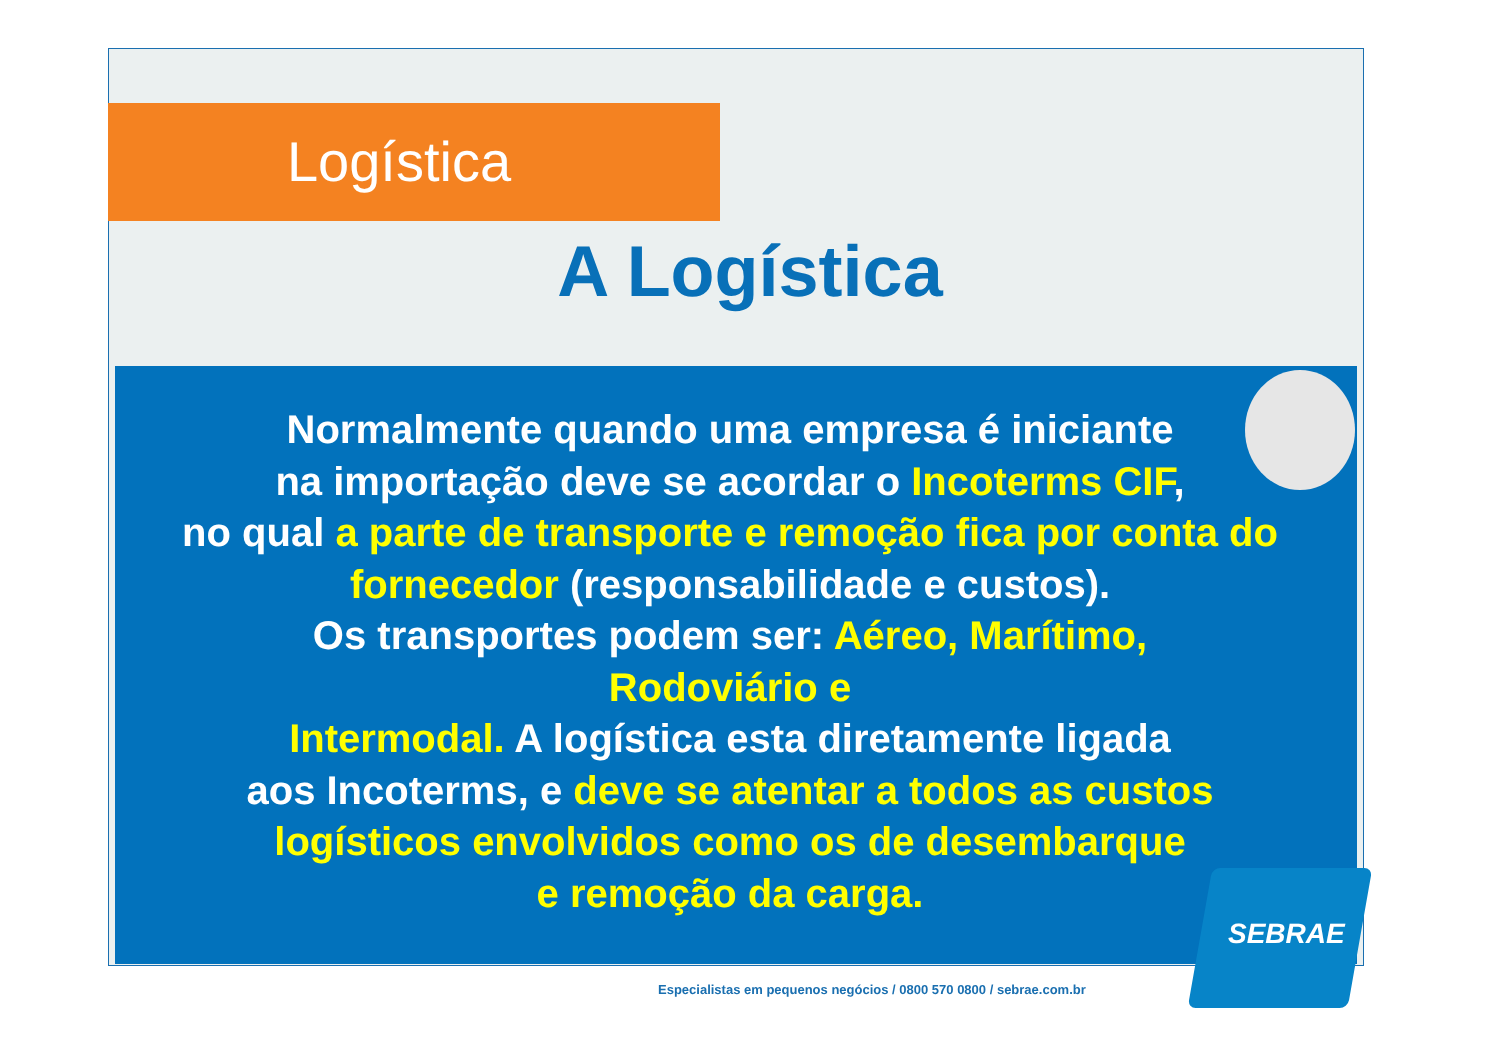Logística
A Logística
Normalmente quando uma empresa é iniciante
na importação deve se acordar o Incoterms CIF,
no qual a parte de transporte e remoção fica por conta do fornecedor (responsabilidade e custos).
Os transportes podem ser: Aéreo, Marítimo,
Rodoviário e
Intermodal. A logística esta diretamente ligada
aos Incoterms, e deve se atentar a todos as custos logísticos envolvidos como os de desembarque
e remoção da carga.
SEBRAE
Especialistas em pequenos negócios / 0800 570 0800 / sebrae.com.br